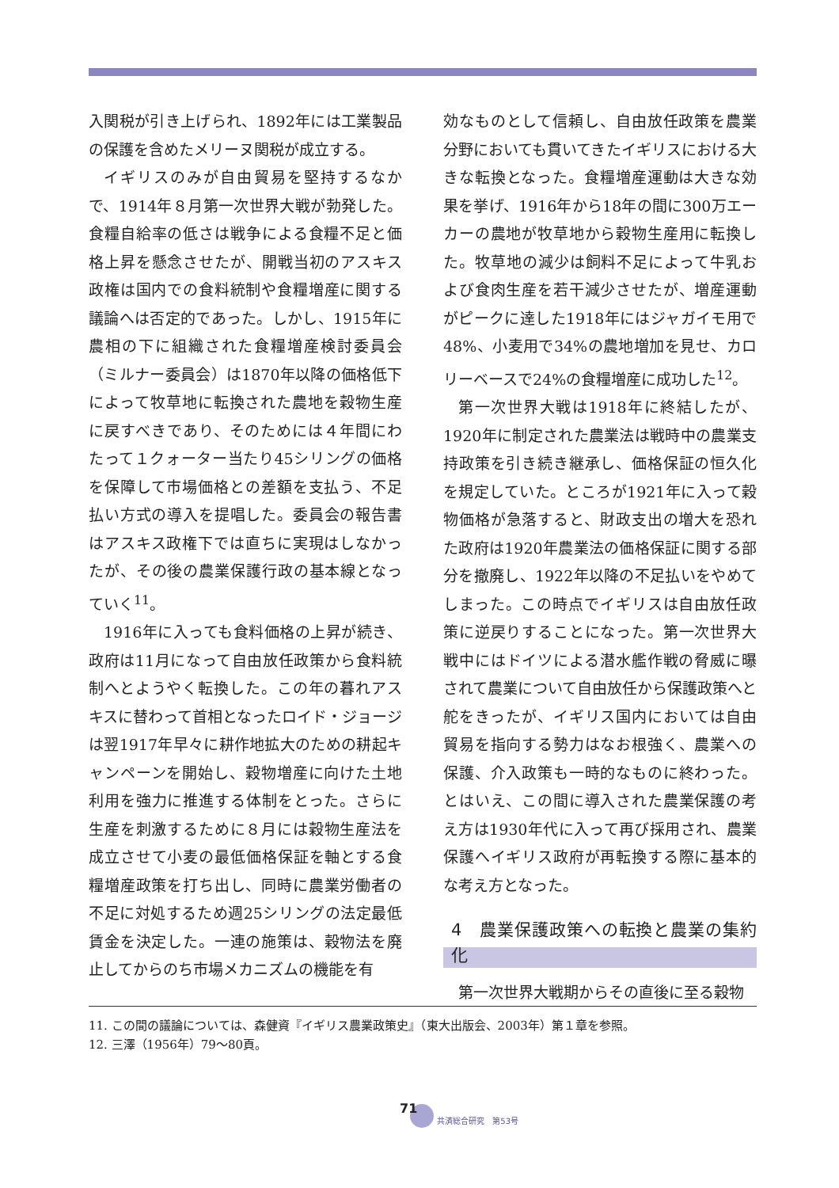入関税が引き上げられ、1892年には工業製品の保護を含めたメリーヌ関税が成立する。
イギリスのみが自由貿易を堅持するなかで、1914年８月第一次世界大戦が勃発した。食糧自給率の低さは戦争による食糧不足と価格上昇を懸念させたが、開戦当初のアスキス政権は国内での食料統制や食糧増産に関する議論へは否定的であった。しかし、1915年に農相の下に組織された食糧増産検討委員会（ミルナー委員会）は1870年以降の価格低下によって牧草地に転換された農地を穀物生産に戻すべきであり、そのためには４年間にわたって１クォーター当たり45シリングの価格を保障して市場価格との差額を支払う、不足払い方式の導入を提唱した。委員会の報告書はアスキス政権下では直ちに実現はしなかったが、その後の農業保護行政の基本線となっていく<sup>11</sup>。
1916年に入っても食料価格の上昇が続き、政府は11月になって自由放任政策から食料統制へとようやく転換した。この年の暮れアスキスに替わって首相となったロイド・ジョージは翌1917年早々に耕作地拡大のための耕起キャンペーンを開始し、穀物増産に向けた土地利用を強力に推進する体制をとった。さらに生産を刺激するために８月には穀物生産法を成立させて小麦の最低価格保証を軸とする食糧増産政策を打ち出し、同時に農業労働者の不足に対処するため週25シリングの法定最低賃金を決定した。一連の施策は、穀物法を廃止してからのち市場メカニズムの機能を有
効なものとして信頼し、自由放任政策を農業分野においても貫いてきたイギリスにおける大きな転換となった。食糧増産運動は大きな効果を挙げ、1916年から18年の間に300万エーカーの農地が牧草地から穀物生産用に転換した。牧草地の減少は飼料不足によって牛乳および食肉生産を若干減少させたが、増産運動がピークに達した1918年にはジャガイモ用で48%、小麦用で34%の農地増加を見せ、カロリーベースで24%の食糧増産に成功した<sup>12</sup>。
第一次世界大戦は1918年に終結したが、1920年に制定された農業法は戦時中の農業支持政策を引き続き継承し、価格保証の恒久化を規定していた。ところが1921年に入って穀物価格が急落すると、財政支出の増大を恐れた政府は1920年農業法の価格保証に関する部分を撤廃し、1922年以降の不足払いをやめてしまった。この時点でイギリスは自由放任政策に逆戻りすることになった。第一次世界大戦中にはドイツによる潜水艦作戦の脅威に曝されて農業について自由放任から保護政策へと舵をきったが、イギリス国内においては自由貿易を指向する勢力はなお根強く、農業への保護、介入政策も一時的なものに終わった。とはいえ、この間に導入された農業保護の考え方は1930年代に入って再び採用され、農業保護へイギリス政府が再転換する際に基本的な考え方となった。
4　農業保護政策への転換と農業の集約化
第一次世界大戦期からその直後に至る穀物
11. この間の議論については、森健資『イギリス農業政策史』（東大出版会、2003年）第１章を参照。
12. 三澤（1956年）79〜80頁。
71 共済総合研究　第53号